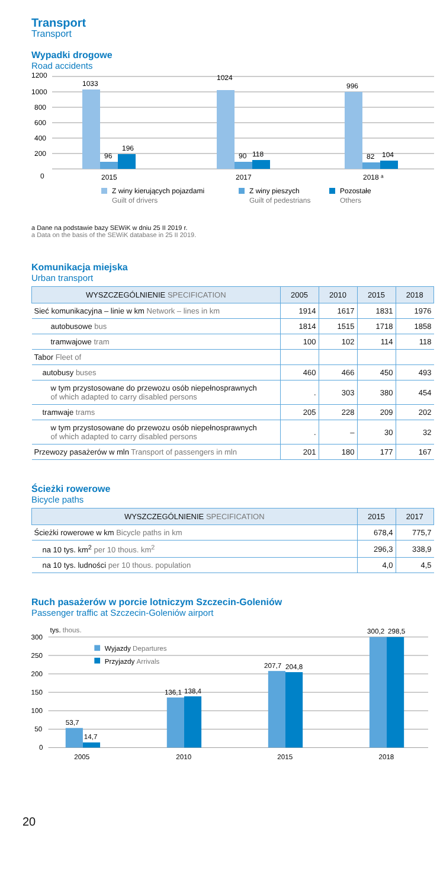Transport
Transport
Wypadki drogowe
Road accidents
1200
1000
800
600
400
200
0
1033
96
196
1024
90
118
996
82
104
2015
2017
2018 ᵃ
Z winy kierujących pojazdami
Guilt of drivers
Z winy pieszych
Guilt of pedestrians
Pozostałe
Others
a Dane na podstawie bazy SEWiK w dniu 25 II 2019 r.
a Data on the basis of the SEWiK database in 25 II 2019.
Komunikacja miejska
Urban transport
| WYSZCZEGÓLNIENIE SPECIFICATION | 2005 | 2010 | 2015 | 2018 |
| --- | --- | --- | --- | --- |
| Sieć komunikacyjna – linie w km Network – lines in km | 1914 | 1617 | 1831 | 1976 |
| autobusowe bus | 1814 | 1515 | 1718 | 1858 |
| tramwajowe tram | 100 | 102 | 114 | 118 |
| Tabor Fleet of | | | | |
| autobusy buses | 460 | 466 | 450 | 493 |
| w tym przystosowane do przewozu osób niepełnosprawnych of which adapted to carry disabled persons | . | 303 | 380 | 454 |
| tramwaje trams | 205 | 228 | 209 | 202 |
| w tym przystosowane do przewozu osób niepełnosprawnych of which adapted to carry disabled persons | . | – | 30 | 32 |
| Przewozy pasażerów w mln Transport of passengers in mln | 201 | 180 | 177 | 167 |
Ścieżki rowerowe
Bicycle paths
| WYSZCZEGÓLNIENIE SPECIFICATION | 2015 | 2017 |
| --- | --- | --- |
| Ścieżki rowerowe w km Bicycle paths in km | 678,4 | 775,7 |
| na 10 tys. km<sup>2</sup> per 10 thous. km<sup>2</sup> | 296,3 | 338,9 |
| na 10 tys. ludności per 10 thous. population | 4,0 | 4,5 |
Ruch pasażerów w porcie lotniczym Szczecin-Goleniów
Passenger traffic at Szczecin-Goleniów airport
300
250
200
150
100
50
0
tys. thous.
Wyjazdy Departures
Przyjazdy Arrivals
53,7
14,7
136,1
138,4
207,7
204,8
300,2
298,5
2005
2010
2015
2018
20